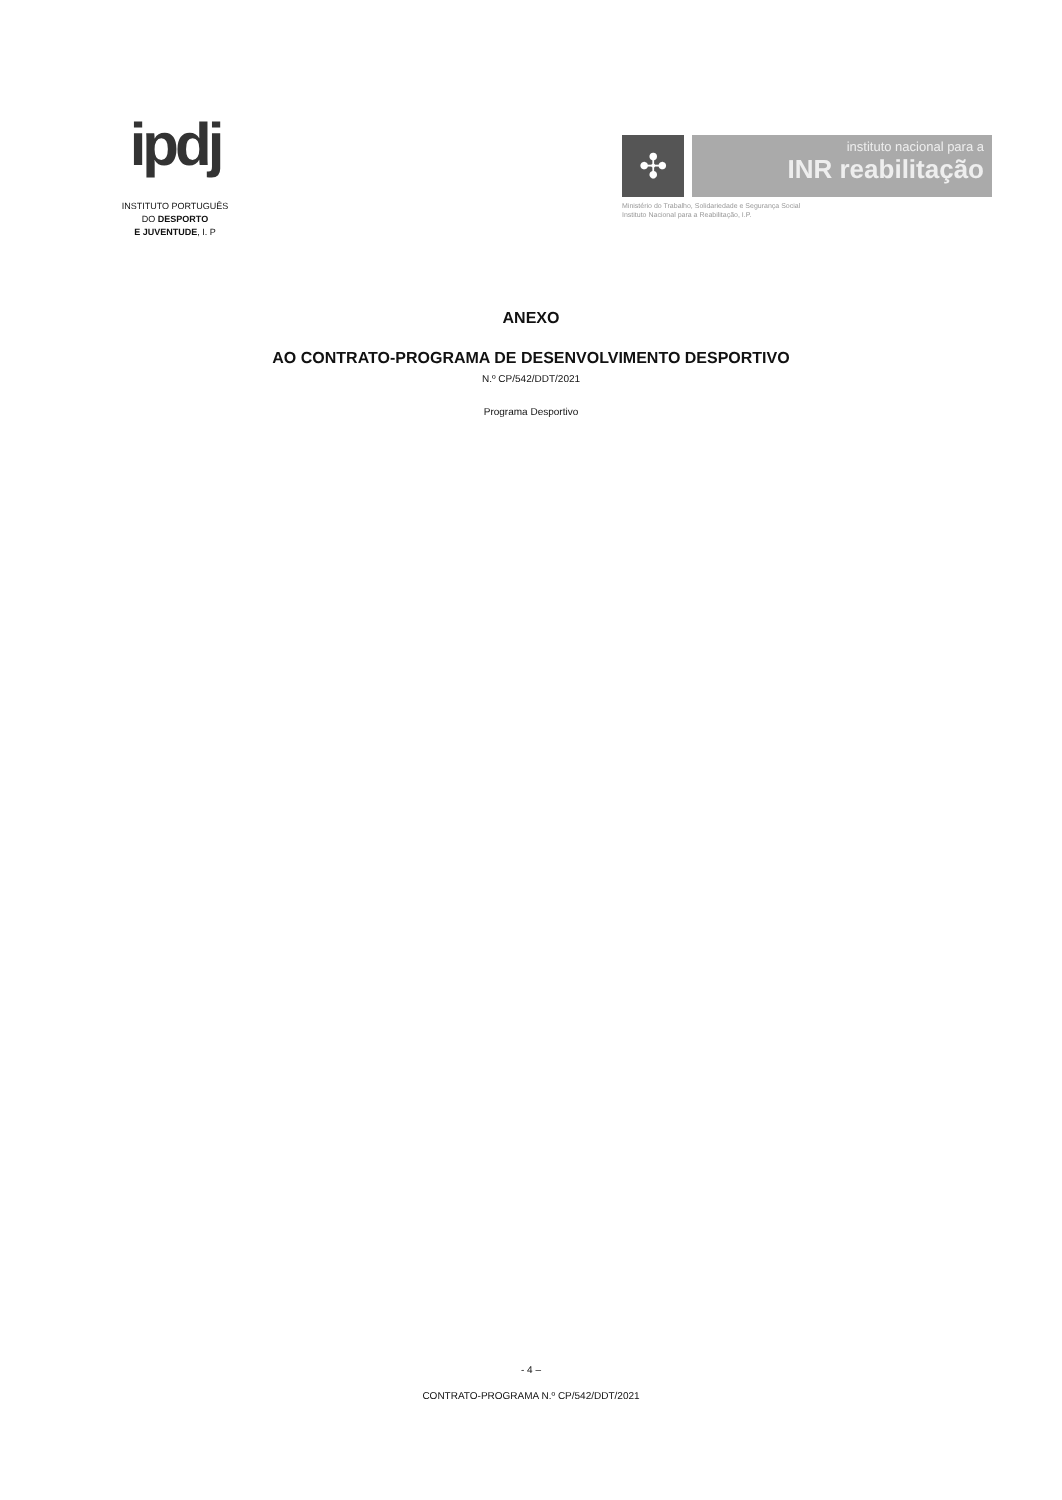ipdj
INSTITUTO PORTUGUÊS
DO DESPORTO
E JUVENTUDE, I. P
✣
instituto nacional para a
INR reabilitação
Ministério do Trabalho, Solidariedade e Segurança Social
Instituto Nacional para a Reabilitação, I.P.
ANEXO
AO CONTRATO-PROGRAMA DE DESENVOLVIMENTO DESPORTIVO
N.º CP/542/DDT/2021
Programa Desportivo
- 4 –
CONTRATO-PROGRAMA N.º CP/542/DDT/2021